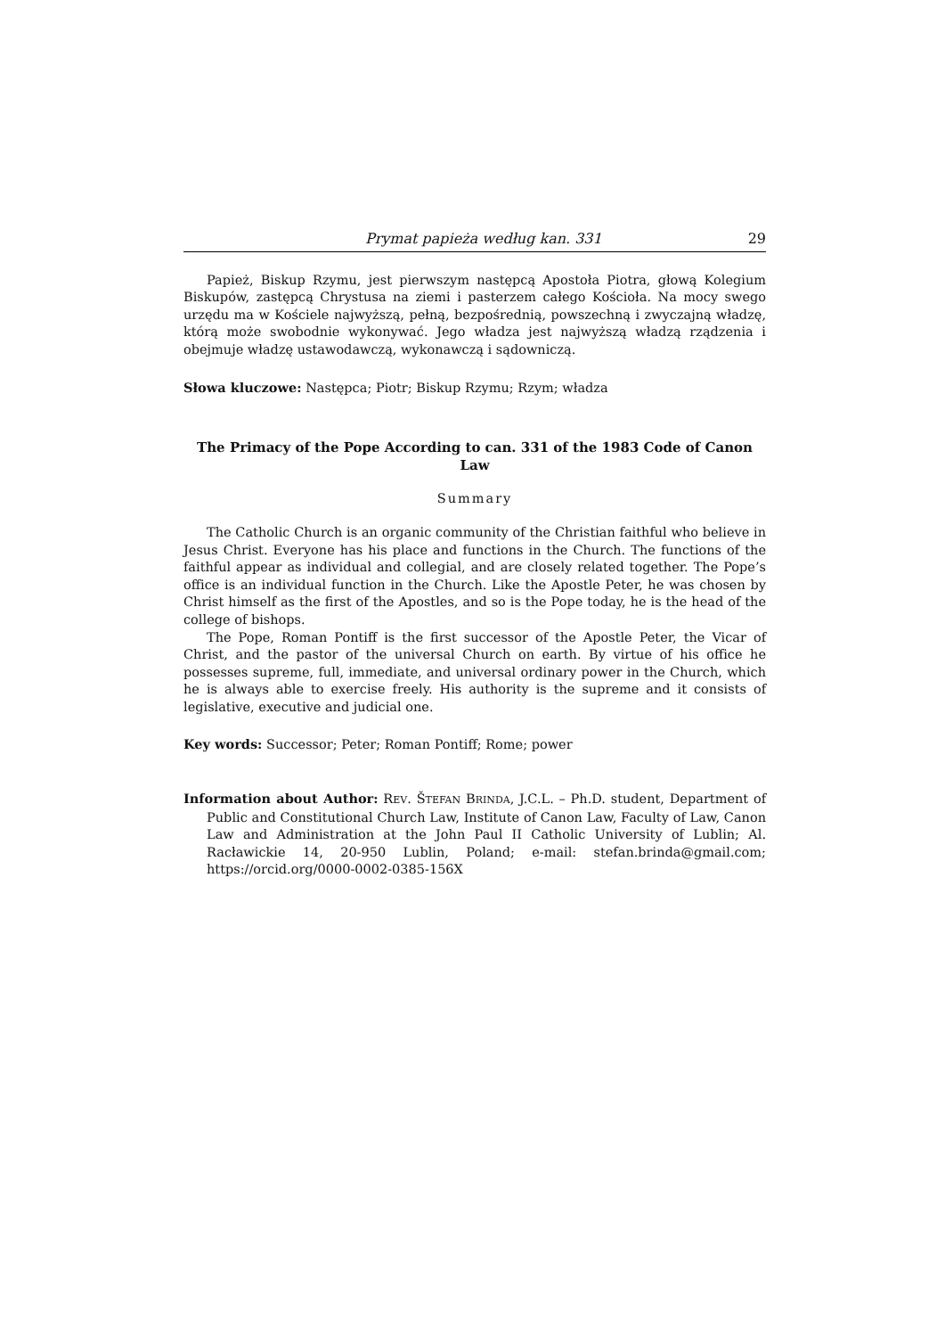Prymat papieża według kan. 331 29
Papież, Biskup Rzymu, jest pierwszym następcą Apostoła Piotra, głową Kolegium Biskupów, zastępcą Chrystusa na ziemi i pasterzem całego Kościoła. Na mocy swego urzędu ma w Kościele najwyższą, pełną, bezpośrednią, powszechną i zwyczajną władzę, którą może swobodnie wykonywać. Jego władza jest najwyższą władzą rządzenia i obejmuje władzę ustawodawczą, wykonawczą i sądowniczą.
Słowa kluczowe: Następca; Piotr; Biskup Rzymu; Rzym; władza
The Primacy of the Pope According to can. 331 of the 1983 Code of Canon Law
Summary
The Catholic Church is an organic community of the Christian faithful who believe in Jesus Christ. Everyone has his place and functions in the Church. The functions of the faithful appear as individual and collegial, and are closely related together. The Pope’s office is an individual function in the Church. Like the Apostle Peter, he was chosen by Christ himself as the first of the Apostles, and so is the Pope today, he is the head of the college of bishops.
The Pope, Roman Pontiff is the first successor of the Apostle Peter, the Vicar of Christ, and the pastor of the universal Church on earth. By virtue of his office he possesses supreme, full, immediate, and universal ordinary power in the Church, which he is always able to exercise freely. His authority is the supreme and it consists of legislative, executive and judicial one.
Key words: Successor; Peter; Roman Pontiff; Rome; power
Information about Author: REV. ŠTEFAN BRINDA, J.C.L. – Ph.D. student, Department of Public and Constitutional Church Law, Institute of Canon Law, Faculty of Law, Canon Law and Administration at the John Paul II Catholic University of Lublin; Al. Racławickie 14, 20-950 Lublin, Poland; e-mail: stefan.brinda@gmail.com; https://orcid.org/0000-0002-0385-156X